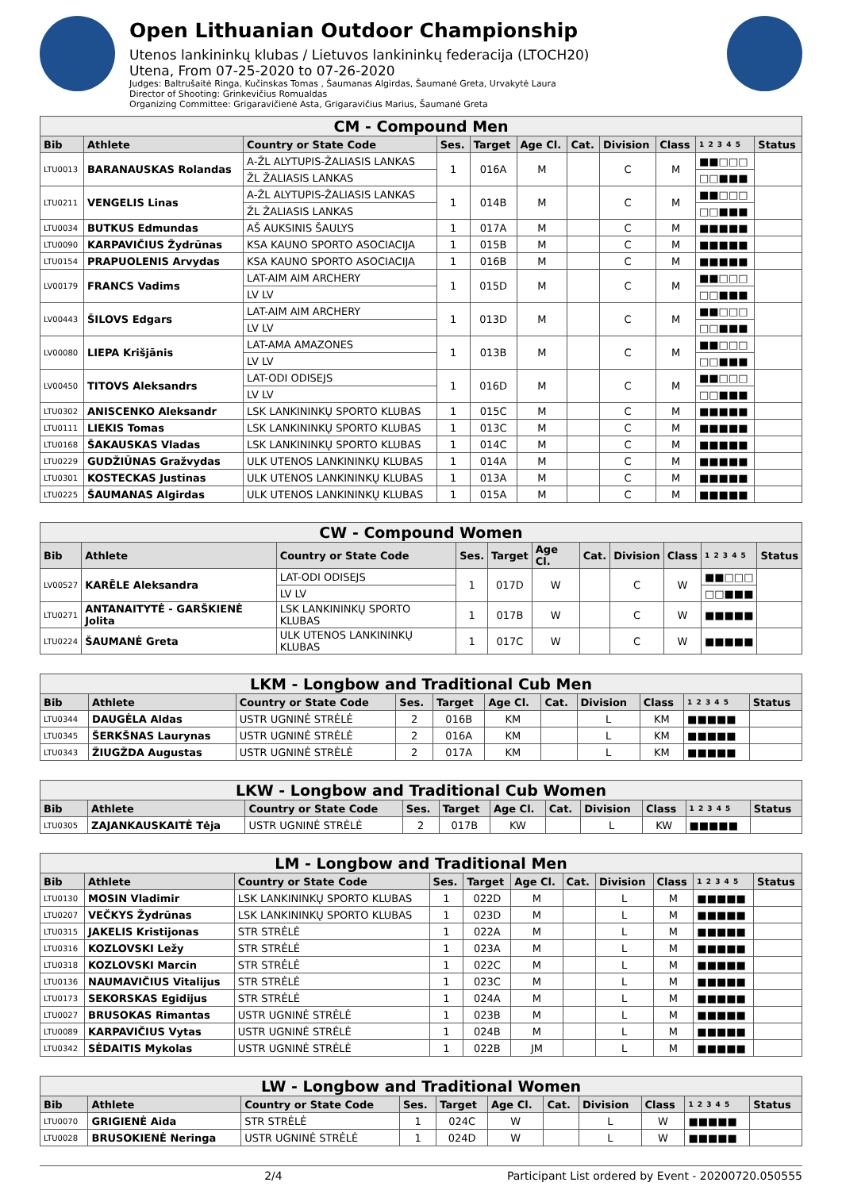Open Lithuanian Outdoor Championship
Utenos lankininkų klubas / Lietuvos lankininkų federacija (LTOCH20)
Utena, From 07-25-2020 to 07-26-2020
Judges: Baltrušaitė Ringa, Kučinskas Tomas , Šaumanas Algirdas, Šaumanė Greta, Urvakytė Laura
Director of Shooting: Grinkevičius Romualdas
Organizing Committee: Grigaravičienė Asta, Grigaravičius Marius, Šaumanė Greta
| CM - Compound Men | | | | | | | | | | |
| --- | --- | --- | --- | --- | --- | --- | --- | --- | --- | --- |
| Bib | Athlete | Country or State Code | Ses. | Target | Age Cl. | Cat. | Division | Class | 1 2 3 4 5 | Status |
| LTU0013 | BARANAUSKAS Rolandas | A-ŽL ALYTUPIS-ŽALIASIS LANKAS | 1 | 016A | M | | C | M | ■■□□□ | |
| | | ŽL ŽALIASIS LANKAS | | | | | | | □□■■■ | |
| LTU0211 | VENGELIS Linas | A-ŽL ALYTUPIS-ŽALIASIS LANKAS | 1 | 014B | M | | C | M | ■■□□□ | |
| | | ŽL ŽALIASIS LANKAS | | | | | | | □□■■■ | |
| LTU0034 | BUTKUS Edmundas | AŠ AUKSINIS ŠAULYS | 1 | 017A | M | | C | M | ■■■■■ | |
| LTU0090 | KARPAVIČIUS Žydrūnas | KSA KAUNO SPORTO ASOCIACIJA | 1 | 015B | M | | C | M | ■■■■■ | |
| LTU0154 | PRAPUOLENIS Arvydas | KSA KAUNO SPORTO ASOCIACIJA | 1 | 016B | M | | C | M | ■■■■■ | |
| LV00179 | FRANCS Vadims | LAT-AIM AIM ARCHERY | 1 | 015D | M | | C | M | ■■□□□ | |
| | | LV LV | | | | | | | □□■■■ | |
| LV00443 | ŠILOVS Edgars | LAT-AIM AIM ARCHERY | 1 | 013D | M | | C | M | ■■□□□ | |
| | | LV LV | | | | | | | □□■■■ | |
| LV00080 | LIEPA Krišjānis | LAT-AMA AMAZONES | 1 | 013B | M | | C | M | ■■□□□ | |
| | | LV LV | | | | | | | □□■■■ | |
| LV00450 | TITOVS Aleksandrs | LAT-ODI ODISEJS | 1 | 016D | M | | C | M | ■■□□□ | |
| | | LV LV | | | | | | | □□■■■ | |
| LTU0302 | ANISCENKO Aleksandr | LSK LANKININKŲ SPORTO KLUBAS | 1 | 015C | M | | C | M | ■■■■■ | |
| LTU0111 | LIEKIS Tomas | LSK LANKININKŲ SPORTO KLUBAS | 1 | 013C | M | | C | M | ■■■■■ | |
| LTU0168 | ŠAKAUSKAS Vladas | LSK LANKININKŲ SPORTO KLUBAS | 1 | 014C | M | | C | M | ■■■■■ | |
| LTU0229 | GUDŽIŪNAS Gražvydas | ULK UTENOS LANKININKŲ KLUBAS | 1 | 014A | M | | C | M | ■■■■■ | |
| LTU0301 | KOSTECKAS Justinas | ULK UTENOS LANKININKŲ KLUBAS | 1 | 013A | M | | C | M | ■■■■■ | |
| LTU0225 | ŠAUMANAS Algirdas | ULK UTENOS LANKININKŲ KLUBAS | 1 | 015A | M | | C | M | ■■■■■ | |
| CW - Compound Women | | | | | | | | | | |
| --- | --- | --- | --- | --- | --- | --- | --- | --- | --- | --- |
| Bib | Athlete | Country or State Code | Ses. | Target | Age Cl. | Cat. | Division | Class | 1 2 3 4 5 | Status |
| LV00527 | KARĒLE Aleksandra | LAT-ODI ODISEJS | 1 | 017D | W | | C | W | ■■□□□ | |
| | | LV LV | | | | | | | □□■■■ | |
| LTU0271 | ANTANAITYTĖ - GARŠKIENĖ Jolita | LSK LANKININKŲ SPORTO KLUBAS | 1 | 017B | W | | C | W | ■■■■■ | |
| LTU0224 | ŠAUMANĖ Greta | ULK UTENOS LANKININKŲ KLUBAS | 1 | 017C | W | | C | W | ■■■■■ | |
| LKM - Longbow and Traditional Cub Men | | | | | | | | | | |
| --- | --- | --- | --- | --- | --- | --- | --- | --- | --- | --- |
| Bib | Athlete | Country or State Code | Ses. | Target | Age Cl. | Cat. | Division | Class | 1 2 3 4 5 | Status |
| LTU0344 | DAUGĖLA Aldas | USTR UGNINĖ STRĖLĖ | 2 | 016B | KM | | L | KM | ■■■■■ | |
| LTU0345 | ŠERKŠNAS Laurynas | USTR UGNINĖ STRĖLĖ | 2 | 016A | KM | | L | KM | ■■■■■ | |
| LTU0343 | ŽIUGŽDA Augustas | USTR UGNINĖ STRĖLĖ | 2 | 017A | KM | | L | KM | ■■■■■ | |
| LKW - Longbow and Traditional Cub Women | | | | | | | | | | |
| --- | --- | --- | --- | --- | --- | --- | --- | --- | --- | --- |
| Bib | Athlete | Country or State Code | Ses. | Target | Age Cl. | Cat. | Division | Class | 1 2 3 4 5 | Status |
| LTU0305 | ZAJANKAUSKAITĖ Tėja | USTR UGNINĖ STRĖLĖ | 2 | 017B | KW | | L | KW | ■■■■■ | |
| LM - Longbow and Traditional Men | | | | | | | | | | |
| --- | --- | --- | --- | --- | --- | --- | --- | --- | --- | --- |
| Bib | Athlete | Country or State Code | Ses. | Target | Age Cl. | Cat. | Division | Class | 1 2 3 4 5 | Status |
| LTU0130 | MOSIN Vladimir | LSK LANKININKŲ SPORTO KLUBAS | 1 | 022D | M | | L | M | ■■■■■ | |
| LTU0207 | VEČKYS Žydrūnas | LSK LANKININKŲ SPORTO KLUBAS | 1 | 023D | M | | L | M | ■■■■■ | |
| LTU0315 | JAKELIS Kristijonas | STR STRĖLĖ | 1 | 022A | M | | L | M | ■■■■■ | |
| LTU0316 | KOZLOVSKI Ležy | STR STRĖLĖ | 1 | 023A | M | | L | M | ■■■■■ | |
| LTU0318 | KOZLOVSKI Marcin | STR STRĖLĖ | 1 | 022C | M | | L | M | ■■■■■ | |
| LTU0136 | NAUMAVIČIUS Vitalijus | STR STRĖLĖ | 1 | 023C | M | | L | M | ■■■■■ | |
| LTU0173 | SEKORSKAS Egidijus | STR STRĖLĖ | 1 | 024A | M | | L | M | ■■■■■ | |
| LTU0027 | BRUSOKAS Rimantas | USTR UGNINĖ STRĖLĖ | 1 | 023B | M | | L | M | ■■■■■ | |
| LTU0089 | KARPAVIČIUS Vytas | USTR UGNINĖ STRĖLĖ | 1 | 024B | M | | L | M | ■■■■■ | |
| LTU0342 | SĖDAITIS Mykolas | USTR UGNINĖ STRĖLĖ | 1 | 022B | JM | | L | M | ■■■■■ | |
| LW - Longbow and Traditional Women | | | | | | | | | | |
| --- | --- | --- | --- | --- | --- | --- | --- | --- | --- | --- |
| Bib | Athlete | Country or State Code | Ses. | Target | Age Cl. | Cat. | Division | Class | 1 2 3 4 5 | Status |
| LTU0070 | GRIGIENĖ Aida | STR STRĖLĖ | 1 | 024C | W | | L | W | ■■■■■ | |
| LTU0028 | BRUSOKIENĖ Neringa | USTR UGNINĖ STRĖLĖ | 1 | 024D | W | | L | W | ■■■■■ | |
2/4 Participant List ordered by Event - 20200720.050555